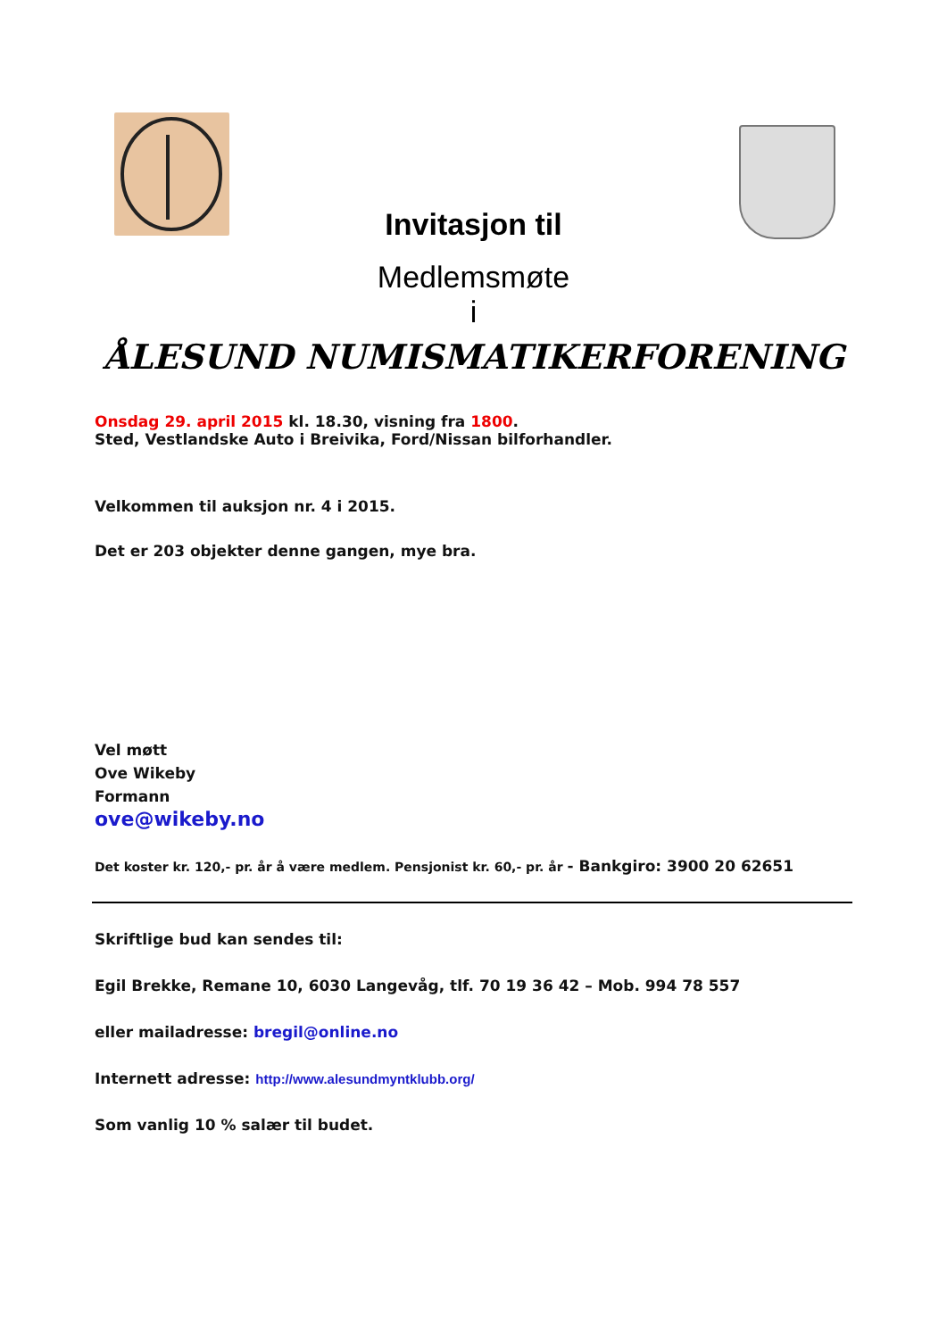Invitasjon til
Medlemsmøte
i
ÅLESUND NUMISMATIKERFORENING
Onsdag 29. april 2015 kl. 18.30, visning fra 1800.
Sted, Vestlandske Auto i Breivika, Ford/Nissan bilforhandler.
Velkommen til auksjon nr. 4 i 2015.
Det er 203 objekter denne gangen, mye bra.
Vel møtt
Ove Wikeby
Formann
ove@wikeby.no
Det koster kr. 120,- pr. år å være medlem. Pensjonist kr. 60,- pr. år - Bankgiro: 3900 20 62651
Skriftlige bud kan sendes til:
Egil Brekke, Remane 10, 6030 Langevåg, tlf. 70 19 36 42 – Mob. 994 78 557
eller mailadresse: bregil@online.no
Internett adresse: http://www.alesundmyntklubb.org/
Som vanlig 10 % salær til budet.